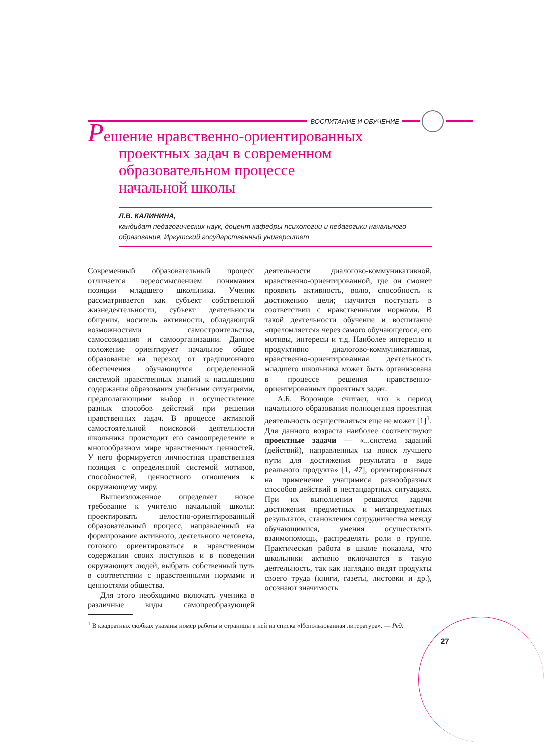ВОСПИТАНИЕ И ОБУЧЕНИЕ
Решение нравственно-ориентированных
проектных задач в современном
образовательном процессе
начальной школы
Л.В. КАЛИНИНА,
кандидат педагогических наук, доцент кафедры психологии и педагогики начального образования, Иркутский государственный университет
Современный образовательный процесс отличается переосмыслением понимания позиции младшего школьника. Ученик рассматривается как субъект собственной жизнедеятельности, субъект деятельности общения, носитель активности, обладающий возможностями самостроительства, самосозидания и самоорганизации. Данное положение ориентирует начальное общее образование на переход от традиционного обеспечения обучающихся определенной системой нравственных знаний к насыщению содержания образования учебными ситуациями, предполагающими выбор и осуществление разных способов действий при решении нравственных задач. В процессе активной самостоятельной поисковой деятельности школьника происходит его самоопределение в многообразном мире нравственных ценностей. У него формируется личностная нравственная позиция с определенной системой мотивов, способностей, ценностного отношения к окружающему миру.
Вышеизложенное определяет новое требование к учителю начальной школы: проектировать целостно-ориентированный образовательный процесс, направленный на формирование активного, деятельного человека, готового ориентироваться в нравственном содержании своих поступков и в поведении окружающих людей, выбрать собственный путь в соответствии с нравственными нормами и ценностями общества.
Для этого необходимо включать ученика в различные виды самопреобразующей деятельности диалогово-коммуникативной, нравственно-ориентированной, где он сможет проявить активность, волю, способность к достижению цели; научится поступать в соответствии с нравственными нормами. В такой деятельности обучение и воспитание «преломляется» через самого обучающегося, его мотивы, интересы и т.д. Наиболее интересно и продуктивно диалогово-коммуникативная, нравственно-ориентированная деятельность младшего школьника может быть организована в процессе решения нравственно-ориентированных проектных задач.
А.Б. Воронцов считает, что в период начального образования полноценная проектная деятельность осуществляться еще не может [1]<sup>1</sup>. Для данного возраста наиболее соответствуют проектные задачи — «...система заданий (действий), направленных на поиск лучшего пути для достижения результата в виде реального продукта» [1, 47], ориентированных на применение учащимися разнообразных способов действий в нестандартных ситуациях. При их выполнении решаются задачи достижения предметных и метапредметных результатов, становления сотрудничества между обучающимися, умения осуществлять взаимопомощь, распределять роли в группе. Практическая работа в школе показала, что школьники активно включаются в такую деятельность, так как наглядно видят продукты своего труда (книги, газеты, листовки и др.), осознают значимость
<sup>1</sup> В квадратных скобках указаны номер работы и страницы в ней из списка «Использованная литература». — Ред.
27